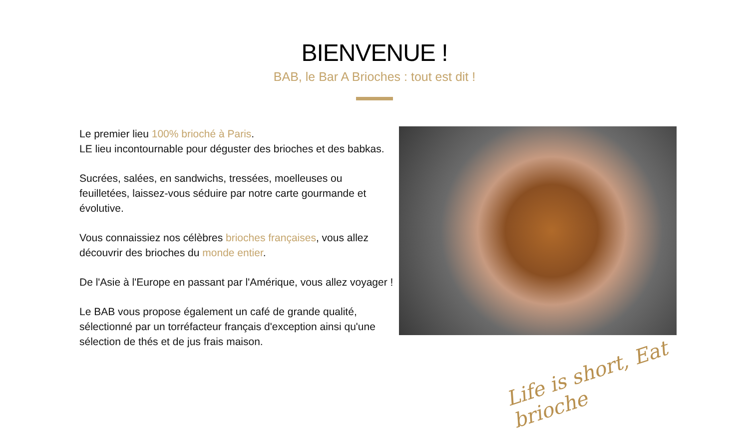BIENVENUE !
BAB, le Bar A Brioches : tout est dit !
Le premier lieu 100% brioché à Paris.
LE lieu incontournable pour déguster des brioches et des babkas.
Sucrées, salées, en sandwichs, tressées, moelleuses ou feuilletées, laissez-vous séduire par notre carte gourmande et évolutive.
Vous connaissiez nos célèbres brioches françaises, vous allez découvrir des brioches du monde entier.
De l'Asie à l'Europe en passant par l'Amérique, vous allez voyager !
Le BAB vous propose également un café de grande qualité, sélectionné par un torréfacteur français d'exception ainsi qu'une sélection de thés et de jus frais maison.
Life is short, Eat brioche